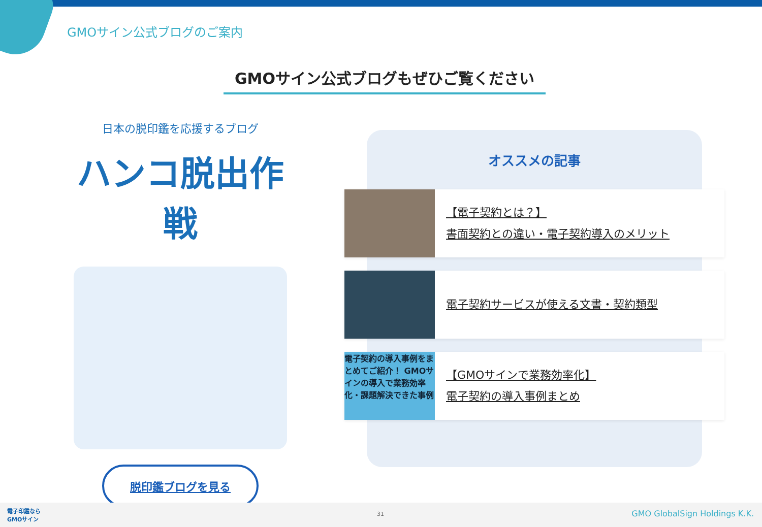GMOサイン公式ブログのご案内
GMOサイン公式ブログもぜひご覧ください
日本の脱印鑑を応援するブログ
ハンコ脱出作戦
脱印鑑ブログを見る
オススメの記事
【電子契約とは？】
書面契約との違い・電子契約導入のメリット
電子契約サービスが使える文書・契約類型
電子契約の導入事例をまとめてご紹介！ GMOサインの導入で業務効率化・課題解決できた事例
【GMOサインで業務効率化】
電子契約の導入事例まとめ
電子印鑑なら
GMOサイン 31 GMO GlobalSign Holdings K.K.